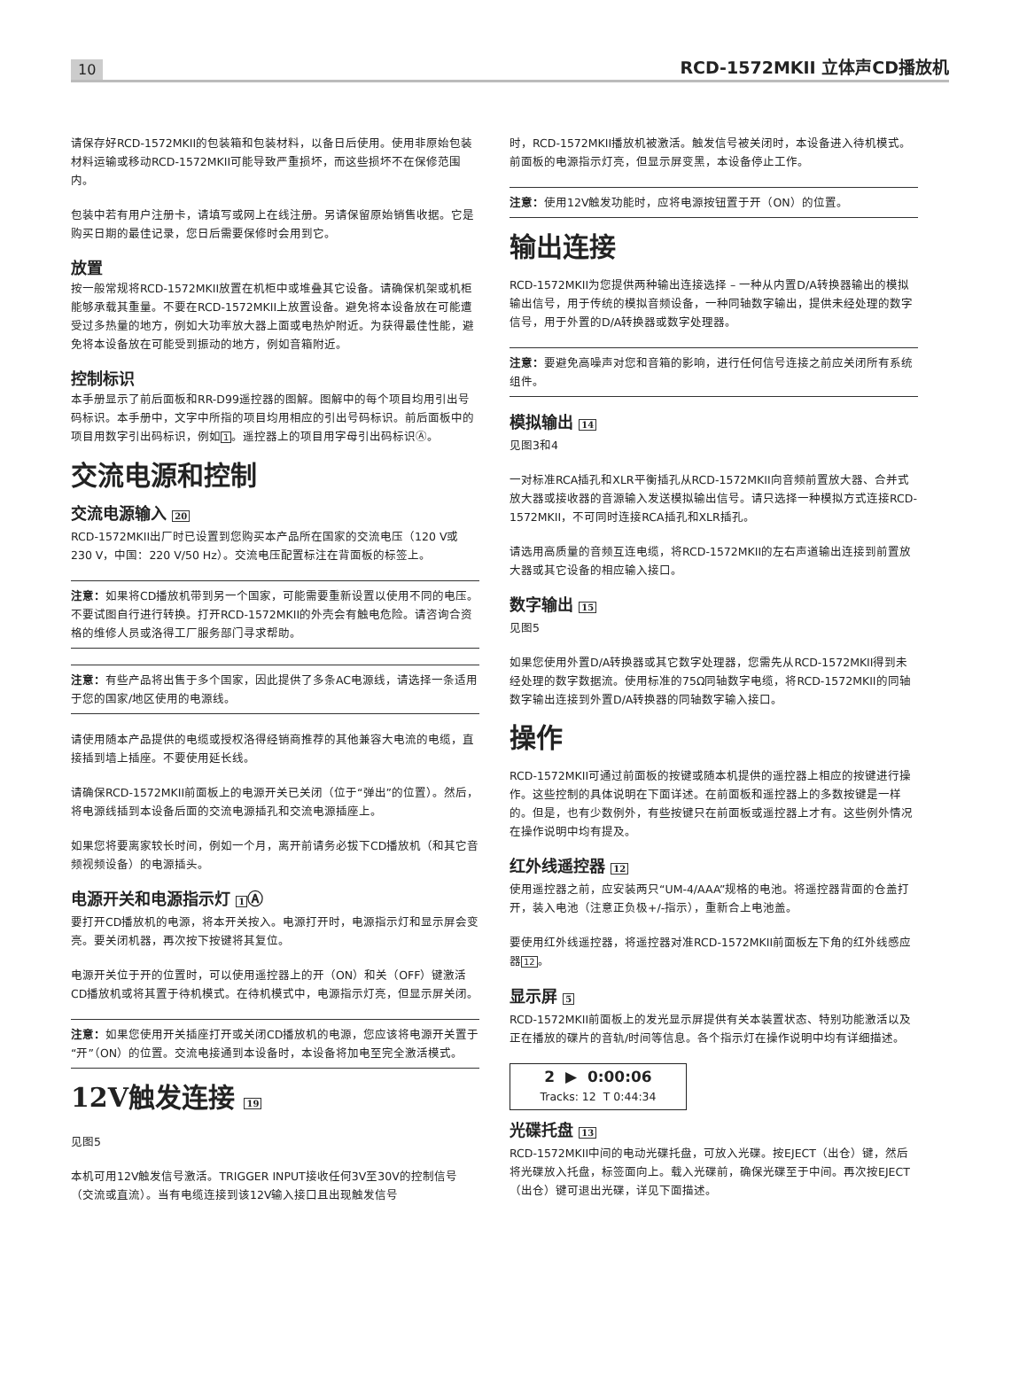10 RCD-1572MKII 立体声CD播放机
请保存好RCD-1572MKII的包装箱和包装材料，以备日后使用。使用非原始包装材料运输或移动RCD-1572MKII可能导致严重损坏，而这些损坏不在保修范围内。
包装中若有用户注册卡，请填写或网上在线注册。另请保留原始销售收据。它是购买日期的最佳记录，您日后需要保修时会用到它。
放置
按一般常规将RCD-1572MKII放置在机柜中或堆叠其它设备。请确保机架或机柜能够承载其重量。不要在RCD-1572MKII上放置设备。避免将本设备放在可能遭受过多热量的地方，例如大功率放大器上面或电热炉附近。为获得最佳性能，避免将本设备放在可能受到振动的地方，例如音箱附近。
控制标识
本手册显示了前后面板和RR-D99遥控器的图解。图解中的每个项目均用引出号码标识。本手册中，文字中所指的项目均用相应的引出号码标识。前后面板中的项目用数字引出码标识，例如1。遥控器上的项目用字母引出码标识Ⓐ。
交流电源和控制
交流电源输入 20
RCD-1572MKII出厂时已设置到您购买本产品所在国家的交流电压（120 V或230 V，中国：220 V/50 Hz）。交流电压配置标注在背面板的标签上。
注意：如果将CD播放机带到另一个国家，可能需要重新设置以使用不同的电压。不要试图自行进行转换。打开RCD-1572MKII的外壳会有触电危险。请咨询合资格的维修人员或洛得工厂服务部门寻求帮助。
注意：有些产品将出售于多个国家，因此提供了多条AC电源线，请选择一条适用于您的国家/地区使用的电源线。
请使用随本产品提供的电缆或授权洛得经销商推荐的其他兼容大电流的电缆，直接插到墙上插座。不要使用延长线。
请确保RCD-1572MKII前面板上的电源开关已关闭（位于“弹出”的位置）。然后，将电源线插到本设备后面的交流电源插孔和交流电源插座上。
如果您将要离家较长时间，例如一个月，离开前请务必拔下CD播放机（和其它音频视频设备）的电源插头。
电源开关和电源指示灯 1Ⓐ
要打开CD播放机的电源，将本开关按入。电源打开时，电源指示灯和显示屏会变亮。要关闭机器，再次按下按键将其复位。
电源开关位于开的位置时，可以使用遥控器上的开（ON）和关（OFF）键激活CD播放机或将其置于待机模式。在待机模式中，电源指示灯亮，但显示屏关闭。
注意：如果您使用开关插座打开或关闭CD播放机的电源，您应该将电源开关置于“开”（ON）的位置。交流电接通到本设备时，本设备将加电至完全激活模式。
12V触发连接 19
见图5
本机可用12V触发信号激活。TRIGGER INPUT接收任何3V至30V的控制信号（交流或直流）。当有电缆连接到该12V输入接口且出现触发信号
时，RCD-1572MKII播放机被激活。触发信号被关闭时，本设备进入待机模式。前面板的电源指示灯亮，但显示屏变黑，本设备停止工作。
注意：使用12V触发功能时，应将电源按钮置于开（ON）的位置。
输出连接
RCD-1572MKII为您提供两种输出连接选择 – 一种从内置D/A转换器输出的模拟输出信号，用于传统的模拟音频设备，一种同轴数字输出，提供未经处理的数字信号，用于外置的D/A转换器或数字处理器。
注意：要避免高噪声对您和音箱的影响，进行任何信号连接之前应关闭所有系统组件。
模拟输出 14
见图3和4
一对标准RCA插孔和XLR平衡插孔从RCD-1572MKII向音频前置放大器、合并式放大器或接收器的音源输入发送模拟输出信号。请只选择一种模拟方式连接RCD-1572MKII，不可同时连接RCA插孔和XLR插孔。
请选用高质量的音频互连电缆，将RCD-1572MKII的左右声道输出连接到前置放大器或其它设备的相应输入接口。
数字输出 15
见图5
如果您使用外置D/A转换器或其它数字处理器，您需先从RCD-1572MKII得到未经处理的数字数据流。使用标准的75Ω同轴数字电缆，将RCD-1572MKII的同轴数字输出连接到外置D/A转换器的同轴数字输入接口。
操作
RCD-1572MKII可通过前面板的按键或随本机提供的遥控器上相应的按键进行操作。这些控制的具体说明在下面详述。在前面板和遥控器上的多数按键是一样的。但是，也有少数例外，有些按键只在前面板或遥控器上才有。这些例外情况在操作说明中均有提及。
红外线遥控器 12
使用遥控器之前，应安装两只“UM-4/AAA”规格的电池。将遥控器背面的仓盖打开，装入电池（注意正负极+/-指示），重新合上电池盖。
要使用红外线遥控器，将遥控器对准RCD-1572MKII前面板左下角的红外线感应器12。
显示屏 5
RCD-1572MKII前面板上的发光显示屏提供有关本装置状态、特别功能激活以及正在播放的碟片的音轨/时间等信息。各个指示灯在操作说明中均有详细描述。
2 ▶ 0:00:06
Tracks: 12 T 0:44:34
光碟托盘 13
RCD-1572MKII中间的电动光碟托盘，可放入光碟。按EJECT（出仓）键，然后将光碟放入托盘，标签面向上。载入光碟前，确保光碟至于中间。再次按EJECT（出仓）键可退出光碟，详见下面描述。